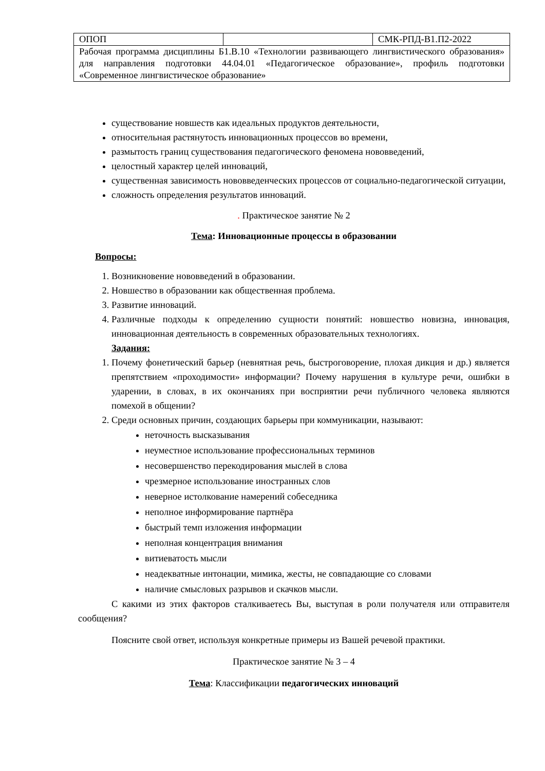| ОПОП | | СМК-РПД-В1.П2-2022 |
| Рабочая программа дисциплины Б1.В.10 «Технологии развивающего лингвистического образования» для направления подготовки 44.04.01 «Педагогическое образование», профиль подготовки «Современное лингвистическое образование» | | |
существование новшеств как идеальных продуктов деятельности,
относительная растянутость инновационных процессов во времени,
размытость границ существования педагогического феномена нововведений,
целостный характер целей инноваций,
существенная зависимость нововведенческих процессов от социально-педагогической ситуации,
сложность определения результатов инноваций.
. Практическое занятие № 2
Тема: Инновационные процессы в образовании
Вопросы:
1. Возникновение нововведений в образовании.
2. Новшество в образовании как общественная проблема.
3. Развитие инноваций.
4. Различные подходы к определению сущности понятий: новшество новизна, инновация, инновационная деятельность в современных образовательных технологиях.
Задания:
1. Почему фонетический барьер (невнятная речь, быстроговорение, плохая дикция и др.) является препятствием «проходимости» информации? Почему нарушения в культуре речи, ошибки в ударении, в словах, в их окончаниях при восприятии речи публичного человека являются помехой в общении?
2. Среди основных причин, создающих барьеры при коммуникации, называют:
неточность высказывания
неуместное использование профессиональных терминов
несовершенство перекодирования мыслей в слова
чрезмерное использование иностранных слов
неверное истолкование намерений собеседника
неполное информирование партнёра
быстрый темп изложения информации
неполная концентрация внимания
витиеватость мысли
неадекватные интонации, мимика, жесты, не совпадающие со словами
наличие смысловых разрывов и скачков мысли.
С какими из этих факторов сталкиваетесь Вы, выступая в роли получателя или отправителя сообщения?
Поясните свой ответ, используя конкретные примеры из Вашей речевой практики.
Практическое занятие № 3 – 4
Тема: Классификации педагогических инноваций